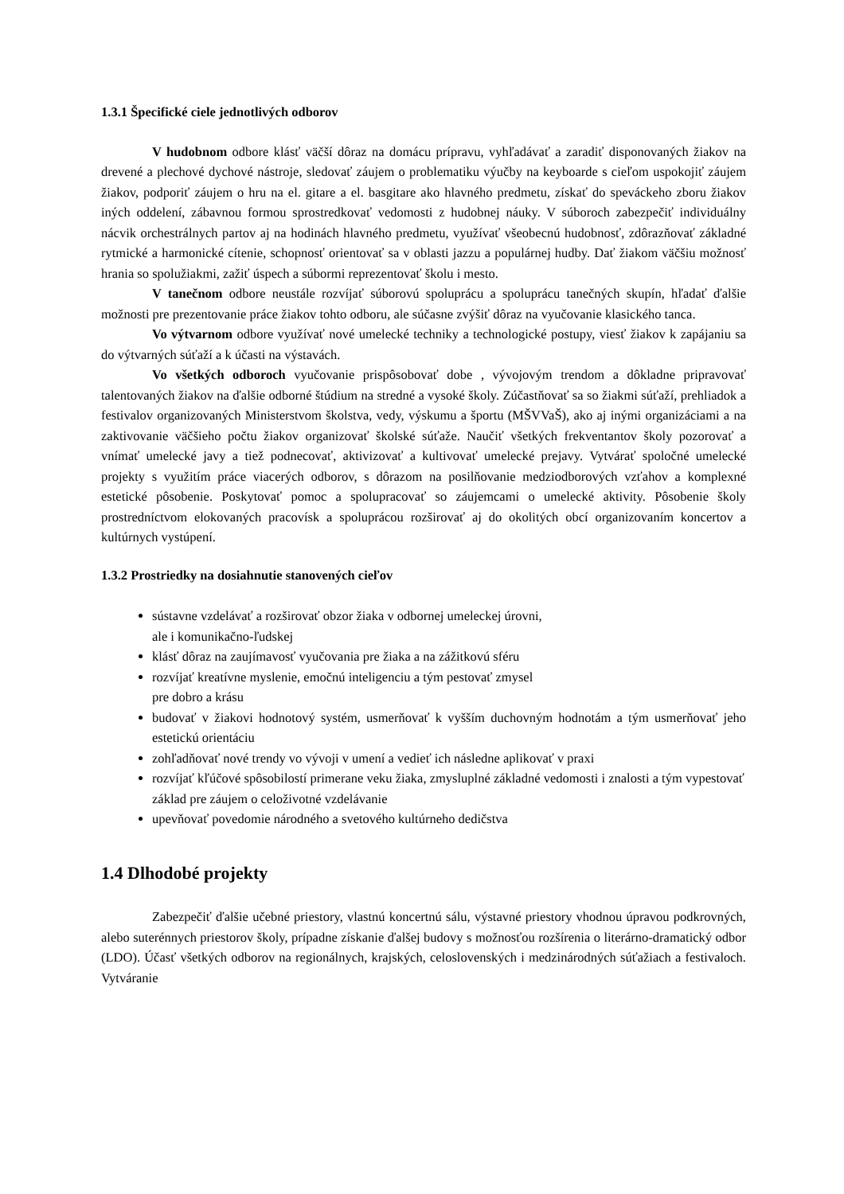1.3.1 Špecifické ciele jednotlivých odborov
V hudobnom odbore klásť väčší dôraz na domácu prípravu, vyhľadávať a zaradiť disponovaných žiakov na drevené a plechové dychové nástroje, sledovať záujem o problematiku výučby na keyboarde s cieľom uspokojiť záujem žiakov, podporiť záujem o hru na el. gitare a el. basgitare ako hlavného predmetu, získať do speváckeho zboru žiakov iných oddelení, zábavnou formou sprostredkovať vedomosti z hudobnej náuky. V súboroch zabezpečiť individuálny nácvik orchestrálnych partov aj na hodinách hlavného predmetu, využívať všeobecnú hudobnosť, zdôrazňovať základné rytmické a harmonické cítenie, schopnosť orientovať sa v oblasti jazzu a populárnej hudby. Dať žiakom väčšiu možnosť hrania so spolužiakmi, zažiť úspech a súbormi reprezentovať školu i mesto.
V tanečnom odbore neustále rozvíjať súborovú spoluprácu a spoluprácu tanečných skupín, hľadať ďalšie možnosti pre prezentovanie práce žiakov tohto odboru, ale súčasne zvýšiť dôraz na vyučovanie klasického tanca.
Vo výtvarnom odbore využívať nové umelecké techniky a technologické postupy, viesť žiakov k zapájaniu sa do výtvarných súťaží a k účasti na výstavách.
Vo všetkých odboroch vyučovanie prispôsobovať dobe , vývojovým trendom a dôkladne pripravovať talentovaných žiakov na ďalšie odborné štúdium na stredné a vysoké školy. Zúčastňovať sa so žiakmi súťaží, prehliadok a festivalov organizovaných Ministerstvom školstva, vedy, výskumu a športu (MŠVVaŠ), ako aj inými organizáciami a na zaktivovanie väčšieho počtu žiakov organizovať školské súťaže. Naučiť všetkých frekventantov školy pozorovať a vnímať umelecké javy a tiež podnecovať, aktivizovať a kultivovať umelecké prejavy. Vytvárať spoločné umelecké projekty s využitím práce viacerých odborov, s dôrazom na posilňovanie medziodborových vzťahov a komplexné estetické pôsobenie. Poskytovať pomoc a spolupracovať so záujemcami o umelecké aktivity. Pôsobenie školy prostredníctvom elokovaných pracovísk a spoluprácou rozširovať aj do okolitých obcí organizovaním koncertov a kultúrnych vystúpení.
1.3.2 Prostriedky na dosiahnutie stanovených cieľov
sústavne vzdelávať a rozširovať obzor žiaka v odbornej umeleckej úrovni,
ale i komunikačno-ľudskej
klásť dôraz na zaujímavosť vyučovania pre žiaka a na zážitkovú sféru
rozvíjať kreatívne myslenie, emočnú inteligenciu a tým pestovať zmysel
pre dobro a krásu
budovať v žiakovi hodnotový systém, usmerňovať k vyšším duchovným hodnotám a tým usmerňovať jeho estetickú orientáciu
zohľadňovať nové trendy vo vývoji v umení a vedieť ich následne aplikovať v praxi
rozvíjať kľúčové spôsobilostí primerane veku žiaka, zmysluplné základné vedomosti i znalosti a tým vypestovať základ pre záujem o celoživotné vzdelávanie
upevňovať povedomie národného a svetového kultúrneho dedičstva
1.4 Dlhodobé projekty
Zabezpečiť ďalšie učebné priestory, vlastnú koncertnú sálu, výstavné priestory vhodnou úpravou podkrovných, alebo suterénnych priestorov školy, prípadne získanie ďalšej budovy s možnosťou rozšírenia o literárno-dramatický odbor (LDO). Účasť všetkých odborov na regionálnych, krajských, celoslovenských i medzinárodných súťažiach a festivaloch. Vytváranie